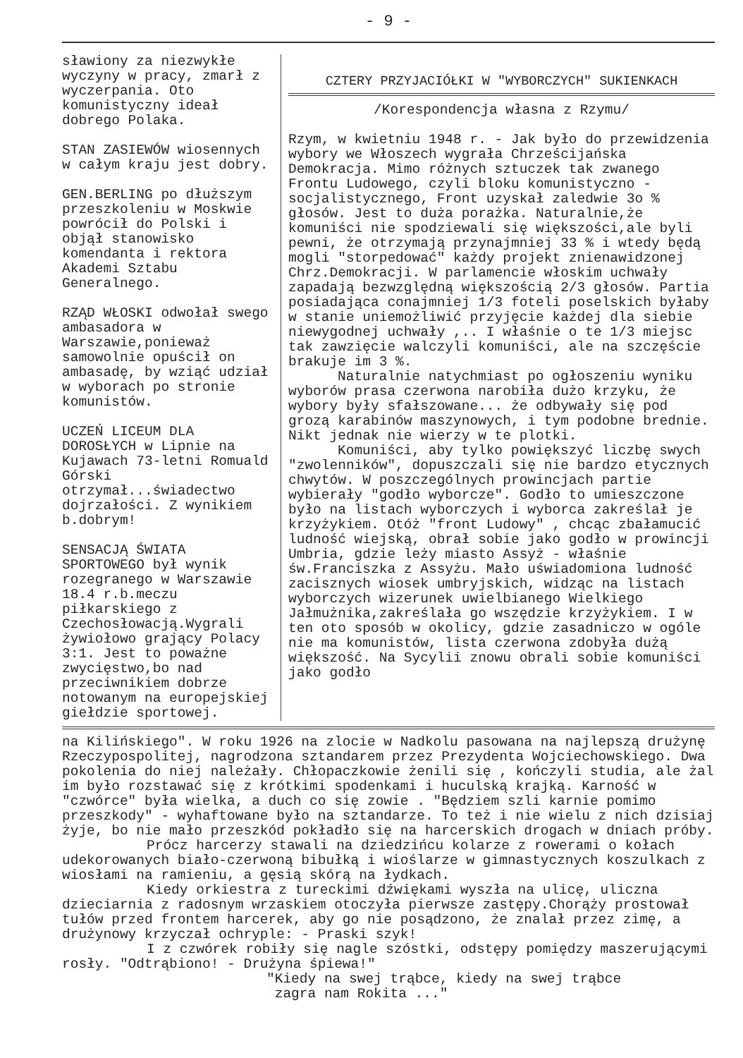- 9 -
sławiony za niezwykłe wyczyny w pracy, zmarł z wyczerpania. Oto komunistyczny ideał dobrego Polaka.
STAN ZASIEWÓW wiosennych w całym kraju jest dobry.
GEN.BERLING po dłuższym przeszkoleniu w Moskwie powrócił do Polski i objął stanowisko komendanta i rektora Akademi Sztabu Generalnego.
RZĄD WŁOSKI odwołał swego ambasadora w Warszawie,ponieważ samowolnie opuścił on ambasadę, by wziąć udział w wyborach po stronie komunistów.
UCZEŃ LICEUM DLA DOROSŁYCH w Lipnie na Kujawach 73-letni Romuald Górski otrzymał...świadectwo dojrzałości. Z wynikiem b.dobrym!
SENSACJĄ ŚWIATA SPORTOWEGO był wynik rozegranego w Warszawie 18.4 r.b.meczu piłkarskiego z Czechosłowacją.Wygrali żywiołowo grający Polacy 3:1. Jest to poważne zwycięstwo,bo nad przeciwnikiem dobrze notowanym na europejskiej giełdzie sportowej.
CZTERY PRZYJACIÓŁKI W "WYBORCZYCH" SUKIENKACH
/Korespondencja własna z Rzymu/
Rzym, w kwietniu 1948 r. - Jak było do przewidzenia wybory we Włoszech wygrała Chrześcijańska Demokracja. Mimo różnych sztuczek tak zwanego Frontu Ludowego, czyli bloku komunistyczno -socjalistycznego, Front uzyskał zaledwie 3o % głosów. Jest to duża porażka. Naturalnie,że komuniści nie spodziewali się większości,ale byli pewni, że otrzymają przynajmniej 33 % i wtedy będą mogli "storpedować" każdy projekt znienawidzonej Chrz.Demokracji. W parlamencie włoskim uchwały zapadają bezwzględną większością 2/3 głosów. Partia posiadająca conajmniej 1/3 foteli poselskich byłaby w stanie uniemożliwić przyjęcie każdej dla siebie niewygodnej uchwały ,.. I właśnie o te 1/3 miejsc tak zawzięcie walczyli komuniści, ale na szczęście brakuje im 3 %.
Naturalnie natychmiast po ogłoszeniu wyniku wyborów prasa czerwona narobiła dużo krzyku, że wybory były sfałszowane... że odbywały się pod grozą karabinów maszynowych, i tym podobne brednie. Nikt jednak nie wierzy w te plotki.
Komuniści, aby tylko powiększyć liczbę swych "zwolenników", dopuszczali się nie bardzo etycznych chwytów. W poszczególnych prowincjach partie wybierały "godło wyborcze". Godło to umieszczone było na listach wyborczych i wyborca zakreślał je krzyżykiem. Otóż "front Ludowy" , chcąc zbałamucić ludność wiejską, obrał sobie jako godło w prowincji Umbria, gdzie leży miasto Assyż - właśnie św.Franciszka z Assyżu. Mało uświadomiona ludność zacisznych wiosek umbryjskich, widząc na listach wyborczych wizerunek uwielbianego Wielkiego Jałmużnika,zakreślała go wszędzie krzyżykiem. I w ten oto sposób w okolicy, gdzie zasadniczo w ogóle nie ma komunistów, lista czerwona zdobyła dużą większość. Na Sycylii znowu obrali sobie komuniści jako godło
na Kilińskiego". W roku 1926 na zlocie w Nadkolu pasowana na najlepszą drużynę Rzeczypospolitej, nagrodzona sztandarem przez Prezydenta Wojciechowskiego. Dwa pokolenia do niej należały. Chłopaczkowie żenili się , kończyli studia, ale żal im było rozstawać się z krótkimi spodenkami i huculską krajką. Karność w "czwórce" była wielka, a duch co się zowie . "Będziem szli karnie pomimo przeszkody" - wyhaftowane było na sztandarze. To też i nie wielu z nich dzisiaj żyje, bo nie mało przeszkód pokładło się na harcerskich drogach w dniach próby.
Prócz harcerzy stawali na dziedzińcu kolarze z rowerami o kołach udekorowanych biało-czerwoną bibułką i wioślarze w gimnastycznych koszulkach z wiosłami na ramieniu, a gęsią skórą na łydkach.
Kiedy orkiestra z tureckimi dźwiękami wyszła na ulicę, uliczna dzieciarnia z radosnym wrzaskiem otoczyła pierwsze zastępy.Chorąży prostował tułów przed frontem harcerek, aby go nie posądzono, że znalał przez zimę, a drużynowy krzyczał ochryple: - Praski szyk!
I z czwórek robiły się nagle szóstki, odstępy pomiędzy maszerującymi rosły. "Odtrąbiono! - Drużyna śpiewa!"
"Kiedy na swej trąbce, kiedy na swej trąbce
zagra nam Rokita ..."